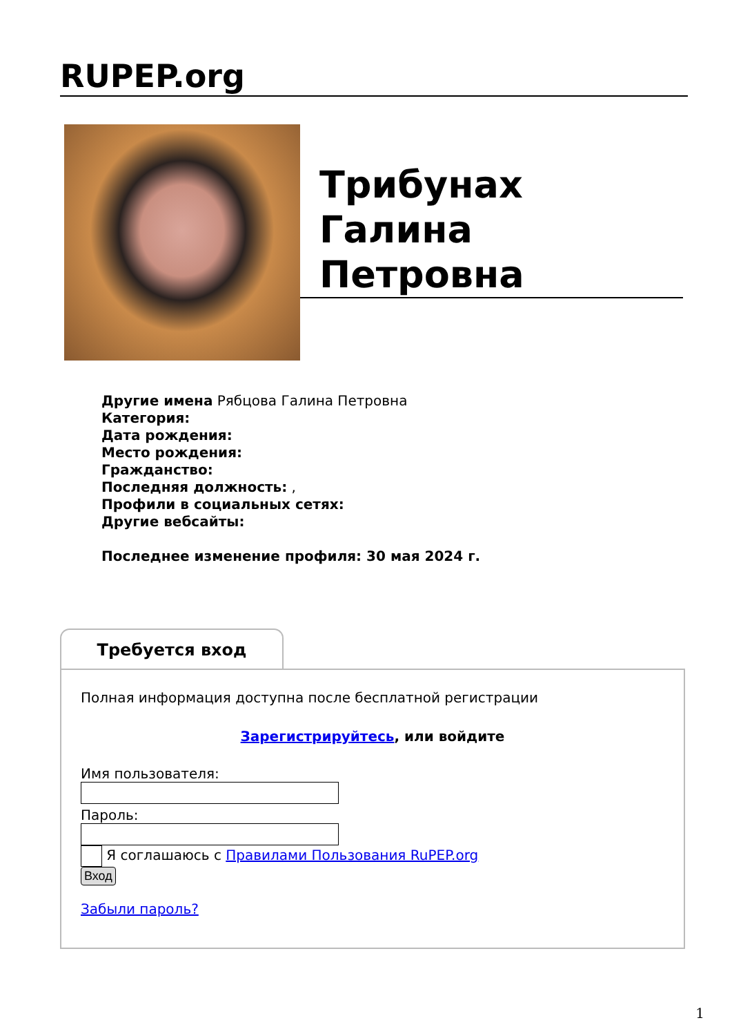RUPEP.org
Трибунах Галина Петровна
Другие имена Рябцова Галина Петровна
Категория:
Дата рождения:
Место рождения:
Гражданство:
Последняя должность: ,
Профили в социальных сетях:
Другие вебсайты:
Последнее изменение профиля: 30 мая 2024 г.
Требуется вход
Полная информация доступна после бесплатной регистрации
Зарегистрируйтесь, или войдите
Имя пользователя:
Пароль:
Я соглашаюсь с Правилами Пользования RuPEP.org
Вход
Забыли пароль?
1